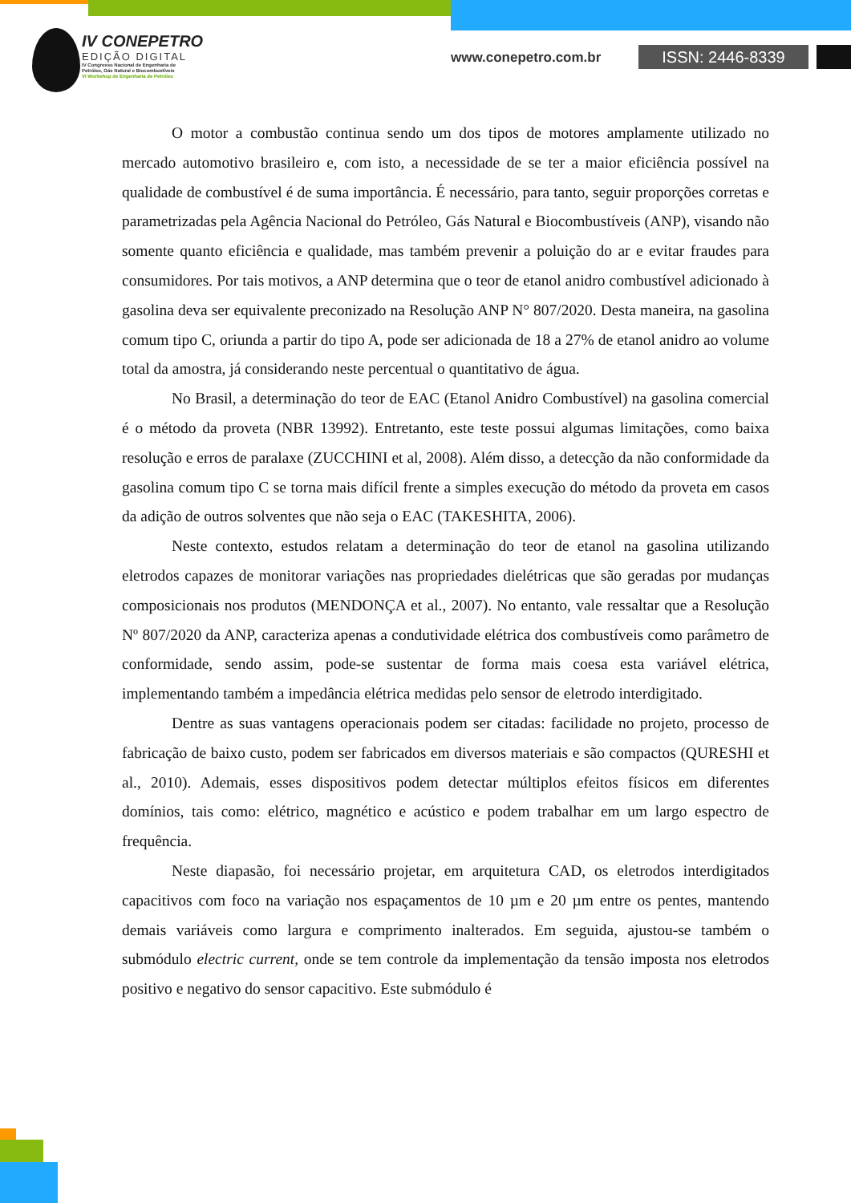IV CONEPETRO
EDIÇÃO DIGITAL
IV Congresso Nacional de Engenharia de
Petróleo, Gás Natural e Biocombustíveis
VI Workshop de Engenharia de Petróleo
www.conepetro.com.br ISSN: 2446-8339
O motor a combustão continua sendo um dos tipos de motores amplamente utilizado no mercado automotivo brasileiro e, com isto, a necessidade de se ter a maior eficiência possível na qualidade de combustível é de suma importância. É necessário, para tanto, seguir proporções corretas e parametrizadas pela Agência Nacional do Petróleo, Gás Natural e Biocombustíveis (ANP), visando não somente quanto eficiência e qualidade, mas também prevenir a poluição do ar e evitar fraudes para consumidores. Por tais motivos, a ANP determina que o teor de etanol anidro combustível adicionado à gasolina deva ser equivalente preconizado na Resolução ANP N° 807/2020. Desta maneira, na gasolina comum tipo C, oriunda a partir do tipo A, pode ser adicionada de 18 a 27% de etanol anidro ao volume total da amostra, já considerando neste percentual o quantitativo de água.
No Brasil, a determinação do teor de EAC (Etanol Anidro Combustível) na gasolina comercial é o método da proveta (NBR 13992). Entretanto, este teste possui algumas limitações, como baixa resolução e erros de paralaxe (ZUCCHINI et al, 2008). Além disso, a detecção da não conformidade da gasolina comum tipo C se torna mais difícil frente a simples execução do método da proveta em casos da adição de outros solventes que não seja o EAC (TAKESHITA, 2006).
Neste contexto, estudos relatam a determinação do teor de etanol na gasolina utilizando eletrodos capazes de monitorar variações nas propriedades dielétricas que são geradas por mudanças composicionais nos produtos (MENDONÇA et al., 2007). No entanto, vale ressaltar que a Resolução Nº 807/2020 da ANP, caracteriza apenas a condutividade elétrica dos combustíveis como parâmetro de conformidade, sendo assim, pode-se sustentar de forma mais coesa esta variável elétrica, implementando também a impedância elétrica medidas pelo sensor de eletrodo interdigitado.
Dentre as suas vantagens operacionais podem ser citadas: facilidade no projeto, processo de fabricação de baixo custo, podem ser fabricados em diversos materiais e são compactos (QURESHI et al., 2010). Ademais, esses dispositivos podem detectar múltiplos efeitos físicos em diferentes domínios, tais como: elétrico, magnético e acústico e podem trabalhar em um largo espectro de frequência.
Neste diapasão, foi necessário projetar, em arquitetura CAD, os eletrodos interdigitados capacitivos com foco na variação nos espaçamentos de 10 µm e 20 µm entre os pentes, mantendo demais variáveis como largura e comprimento inalterados. Em seguida, ajustou-se também o submódulo electric current, onde se tem controle da implementação da tensão imposta nos eletrodos positivo e negativo do sensor capacitivo. Este submódulo é